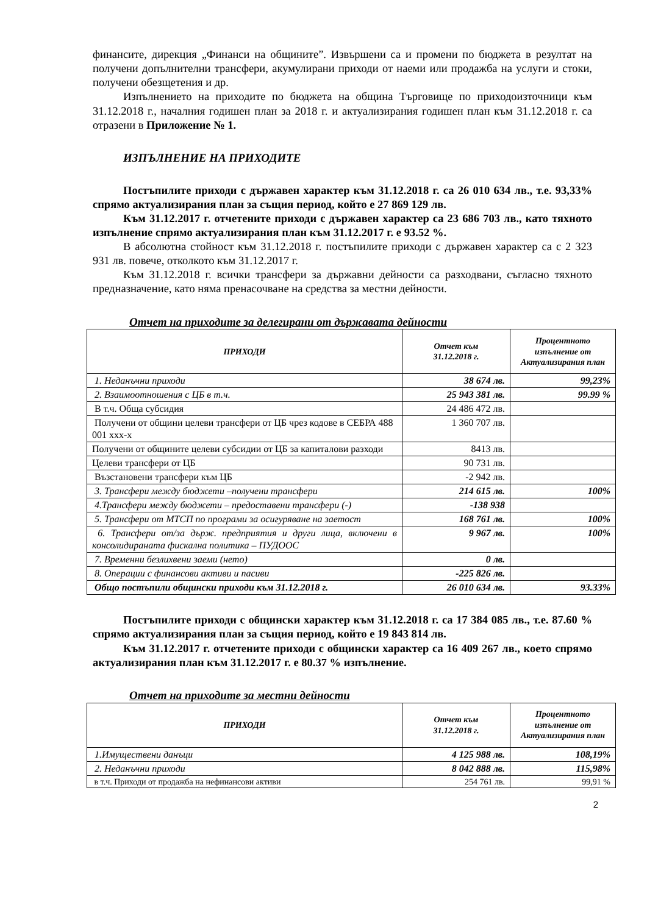финансите, дирекция „Финанси на общините”. Извършени са и промени по бюджета в резултат на получени допълнителни трансфери, акумулирани приходи от наеми или продажба на услуги и стоки, получени обезщетения и др.
Изпълнението на приходите по бюджета на община Търговище по приходоизточници към 31.12.2018 г., началния годишен план за 2018 г. и актуализирания годишен план към 31.12.2018 г. са отразени в Приложение № 1.
ИЗПЪЛНЕНИЕ НА ПРИХОДИТЕ
Постъпилите приходи с държавен характер към 31.12.2018 г. са 26 010 634 лв., т.е. 93,33% спрямо актуализирания план за същия период, който е 27 869 129 лв.
Към 31.12.2017 г. отчетените приходи с държавен характер са 23 686 703 лв., като тяхното изпълнение спрямо актуализирания план към 31.12.2017 г. е 93.52 %.
В абсолютна стойност към 31.12.2018 г. постъпилите приходи с държавен характер са с 2 323 931 лв. повече, отколкото към 31.12.2017 г.
Към 31.12.2018 г. всички трансфери за държавни дейности са разходвани, съгласно тяхното предназначение, като няма пренасочване на средства за местни дейности.
Отчет на приходите за делегирани от държавата дейности
| ПРИХОДИ | Отчет към 31.12.2018 г. | Процентното изпълнение от Актуализирания план |
| --- | --- | --- |
| 1. Неданъчни приходи | 38 674 лв. | 99,23% |
| 2. Взаимоотношения с ЦБ в т.ч. | 25 943 381 лв. | 99.99 % |
| В т.ч. Обща субсидия | 24 486 472 лв. | |
| Получени от общини целеви трансфери от ЦБ чрез кодове в СЕБРА 488 001 ххх-х | 1 360 707 лв. | |
| Получени от общините целеви субсидии от ЦБ за капиталови разходи | 8413 лв. | |
| Целеви трансфери от ЦБ | 90 731 лв. | |
| Възстановени трансфери към ЦБ | -2 942 лв. | |
| 3. Трансфери между бюджети –получени трансфери | 214 615 лв. | 100% |
| 4.Трансфери между бюджети – предоставени трансфери (-) | -138 938 | |
| 5. Трансфери от МТСП по програми за осигуряване на заетост | 168 761 лв. | 100% |
| 6. Трансфери от/за държ. предприятия и други лица, включени в консолидираната фискална политика – ПУДООС | 9 967 лв. | 100% |
| 7. Временни безлихвени заеми (нето) | 0 лв. | |
| 8. Операции с финансови активи и пасиви | -225 826 лв. | |
| Общо постъпили общински приходи към 31.12.2018 г. | 26 010 634 лв. | 93.33% |
Постъпилите приходи с общински характер към 31.12.2018 г. са 17 384 085 лв., т.е. 87.60 % спрямо актуализирания план за същия период, който е 19 843 814 лв.
Към 31.12.2017 г. отчетените приходи с общински характер са 16 409 267 лв., което спрямо актуализирания план към 31.12.2017 г. е 80.37 % изпълнение.
Отчет на приходите за местни дейности
| ПРИХОДИ | Отчет към 31.12.2018 г. | Процентното изпълнение от Актуализирания план |
| --- | --- | --- |
| 1.Имуществени данъци | 4 125 988 лв. | 108,19% |
| 2. Неданъчни приходи | 8 042 888 лв. | 115,98% |
| в т.ч. Приходи от продажба на нефинансови активи | 254 761 лв. | 99,91 % |
2